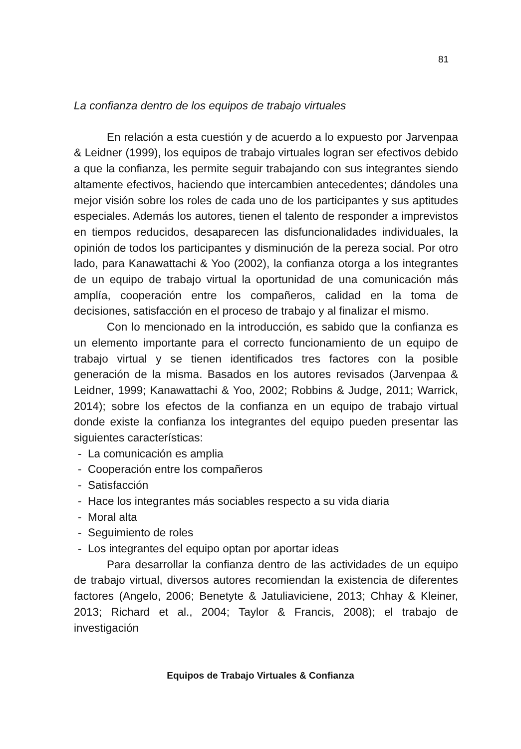81
La confianza dentro de los equipos de trabajo virtuales
En relación a esta cuestión y de acuerdo a lo expuesto por Jarvenpaa & Leidner (1999), los equipos de trabajo virtuales logran ser efectivos debido a que la confianza, les permite seguir trabajando con sus integrantes siendo altamente efectivos, haciendo que intercambien antecedentes; dándoles una mejor visión sobre los roles de cada uno de los participantes y sus aptitudes especiales. Además los autores, tienen el talento de responder a imprevistos en tiempos reducidos, desaparecen las disfuncionalidades individuales, la opinión de todos los participantes y disminución de la pereza social. Por otro lado, para Kanawattachi & Yoo (2002), la confianza otorga a los integrantes de un equipo de trabajo virtual la oportunidad de una comunicación más amplía, cooperación entre los compañeros, calidad en la toma de decisiones, satisfacción en el proceso de trabajo y al finalizar el mismo.
Con lo mencionado en la introducción, es sabido que la confianza es un elemento importante para el correcto funcionamiento de un equipo de trabajo virtual y se tienen identificados tres factores con la posible generación de la misma. Basados en los autores revisados (Jarvenpaa & Leidner, 1999; Kanawattachi & Yoo, 2002; Robbins & Judge, 2011; Warrick, 2014); sobre los efectos de la confianza en un equipo de trabajo virtual donde existe la confianza los integrantes del equipo pueden presentar las siguientes características:
- La comunicación es amplia
- Cooperación entre los compañeros
- Satisfacción
- Hace los integrantes más sociables respecto a su vida diaria
- Moral alta
- Seguimiento de roles
- Los integrantes del equipo optan por aportar ideas
Para desarrollar la confianza dentro de las actividades de un equipo de trabajo virtual, diversos autores recomiendan la existencia de diferentes factores (Angelo, 2006; Benetyte & Jatuliaviciene, 2013; Chhay & Kleiner, 2013; Richard et al., 2004; Taylor & Francis, 2008); el trabajo de investigación
Equipos de Trabajo Virtuales & Confianza